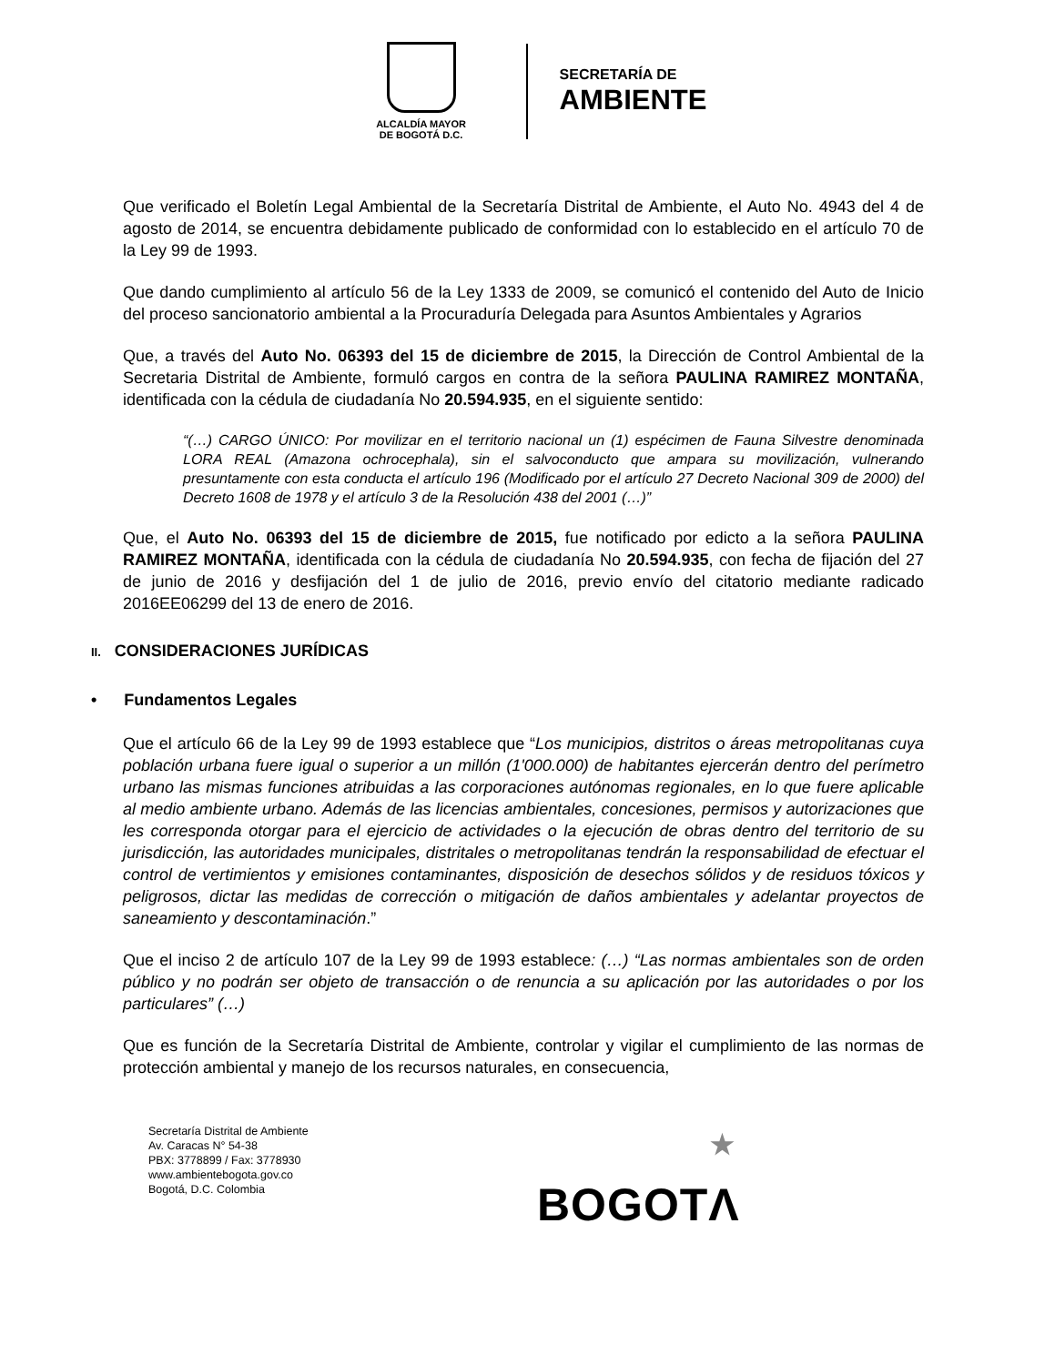ALCALDÍA MAYOR
DE BOGOTÁ D.C.
SECRETARÍA DE
AMBIENTE
Que verificado el Boletín Legal Ambiental de la Secretaría Distrital de Ambiente, el Auto No. 4943 del 4 de agosto de 2014, se encuentra debidamente publicado de conformidad con lo establecido en el artículo 70 de la Ley 99 de 1993.
Que dando cumplimiento al artículo 56 de la Ley 1333 de 2009, se comunicó el contenido del Auto de Inicio del proceso sancionatorio ambiental a la Procuraduría Delegada para Asuntos Ambientales y Agrarios
Que, a través del Auto No. 06393 del 15 de diciembre de 2015, la Dirección de Control Ambiental de la Secretaria Distrital de Ambiente, formuló cargos en contra de la señora PAULINA RAMIREZ MONTAÑA, identificada con la cédula de ciudadanía No 20.594.935, en el siguiente sentido:
“(…) CARGO ÚNICO: Por movilizar en el territorio nacional un (1) espécimen de Fauna Silvestre denominada LORA REAL (Amazona ochrocephala), sin el salvoconducto que ampara su movilización, vulnerando presuntamente con esta conducta el artículo 196 (Modificado por el artículo 27 Decreto Nacional 309 de 2000) del Decreto 1608 de 1978 y el artículo 3 de la Resolución 438 del 2001 (…)”
Que, el Auto No. 06393 del 15 de diciembre de 2015, fue notificado por edicto a la señora PAULINA RAMIREZ MONTAÑA, identificada con la cédula de ciudadanía No 20.594.935, con fecha de fijación del 27 de junio de 2016 y desfijación del 1 de julio de 2016, previo envío del citatorio mediante radicado 2016EE06299 del 13 de enero de 2016.
II. CONSIDERACIONES JURÍDICAS
• Fundamentos Legales
Que el artículo 66 de la Ley 99 de 1993 establece que “Los municipios, distritos o áreas metropolitanas cuya población urbana fuere igual o superior a un millón (1'000.000) de habitantes ejercerán dentro del perímetro urbano las mismas funciones atribuidas a las corporaciones autónomas regionales, en lo que fuere aplicable al medio ambiente urbano. Además de las licencias ambientales, concesiones, permisos y autorizaciones que les corresponda otorgar para el ejercicio de actividades o la ejecución de obras dentro del territorio de su jurisdicción, las autoridades municipales, distritales o metropolitanas tendrán la responsabilidad de efectuar el control de vertimientos y emisiones contaminantes, disposición de desechos sólidos y de residuos tóxicos y peligrosos, dictar las medidas de corrección o mitigación de daños ambientales y adelantar proyectos de saneamiento y descontaminación.”
Que el inciso 2 de artículo 107 de la Ley 99 de 1993 establece: (…) “Las normas ambientales son de orden público y no podrán ser objeto de transacción o de renuncia a su aplicación por las autoridades o por los particulares” (…)
Que es función de la Secretaría Distrital de Ambiente, controlar y vigilar el cumplimiento de las normas de protección ambiental y manejo de los recursos naturales, en consecuencia,
Secretaría Distrital de Ambiente
Av. Caracas N° 54-38
PBX: 3778899 / Fax: 3778930
www.ambientebogota.gov.co
Bogotá, D.C. Colombia
★
BOGOTΛ